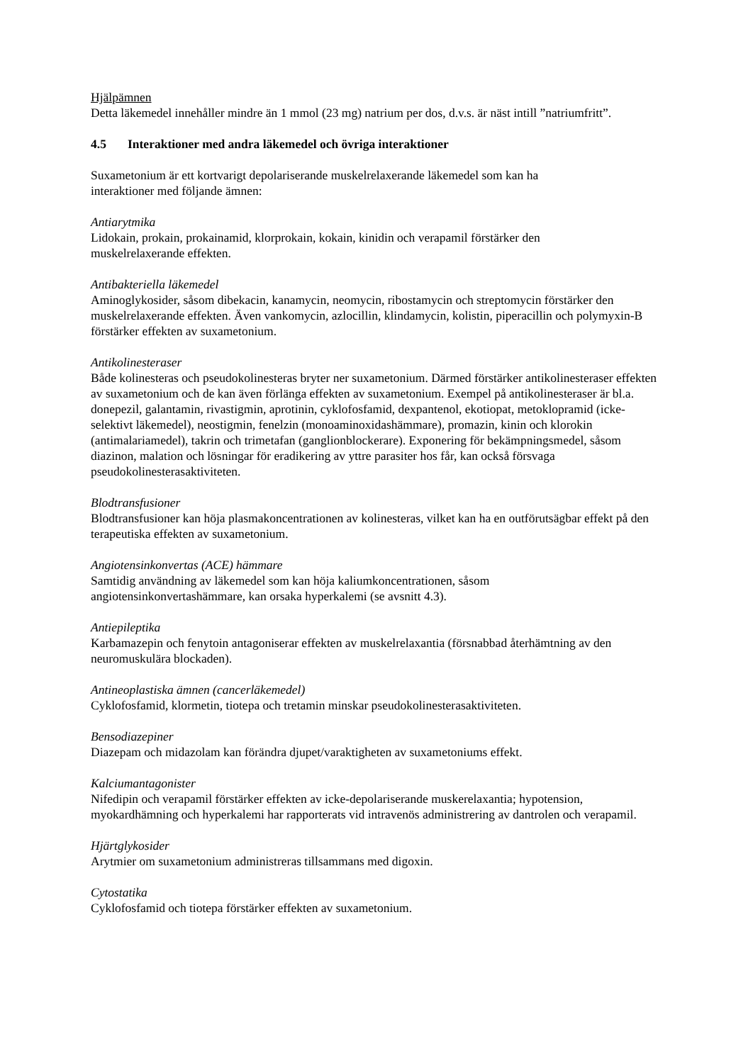Hjälpämnen
Detta läkemedel innehåller mindre än 1 mmol (23 mg) natrium per dos, d.v.s. är näst intill ”natriumfritt”.
4.5 Interaktioner med andra läkemedel och övriga interaktioner
Suxametonium är ett kortvarigt depolariserande muskelrelaxerande läkemedel som kan ha
interaktioner med följande ämnen:
Antiarytmika
Lidokain, prokain, prokainamid, klorprokain, kokain, kinidin och verapamil förstärker den
muskelrelaxerande effekten.
Antibakteriella läkemedel
Aminoglykosider, såsom dibekacin, kanamycin, neomycin, ribostamycin och streptomycin förstärker den muskelrelaxerande effekten. Även vankomycin, azlocillin, klindamycin, kolistin, piperacillin och polymyxin-B förstärker effekten av suxametonium.
Antikolinesteraser
Både kolinesteras och pseudokolinesteras bryter ner suxametonium. Därmed förstärker antikolinesteraser effekten av suxametonium och de kan även förlänga effekten av suxametonium. Exempel på antikolinesteraser är bl.a. donepezil, galantamin, rivastigmin, aprotinin, cyklofosfamid, dexpantenol, ekotiopat, metoklopramid (icke-selektivt läkemedel), neostigmin, fenelzin (monoaminoxidashämmare), promazin, kinin och klorokin (antimalariamedel), takrin och trimetafan (ganglionblockerare). Exponering för bekämpningsmedel, såsom diazinon, malation och lösningar för eradikering av yttre parasiter hos får, kan också försvaga pseudokolinesterasaktiviteten.
Blodtransfusioner
Blodtransfusioner kan höja plasmakoncentrationen av kolinesteras, vilket kan ha en outförutsägbar effekt på den terapeutiska effekten av suxametonium.
Angiotensinkonvertas (ACE) hämmare
Samtidig användning av läkemedel som kan höja kaliumkoncentrationen, såsom
angiotensinkonvertashämmare, kan orsaka hyperkalemi (se avsnitt 4.3).
Antiepileptika
Karbamazepin och fenytoin antagoniserar effekten av muskelrelaxantia (försnabbad återhämtning av den neuromuskulära blockaden).
Antineoplastiska ämnen (cancerläkemedel)
Cyklofosfamid, klormetin, tiotepa och tretamin minskar pseudokolinesterasaktiviteten.
Bensodiazepiner
Diazepam och midazolam kan förändra djupet/varaktigheten av suxametoniums effekt.
Kalciumantagonister
Nifedipin och verapamil förstärker effekten av icke-depolariserande muskerelaxantia; hypotension, myokardhämning och hyperkalemi har rapporterats vid intravenös administrering av dantrolen och verapamil.
Hjärtglykosider
Arytmier om suxametonium administreras tillsammans med digoxin.
Cytostatika
Cyklofosfamid och tiotepa förstärker effekten av suxametonium.